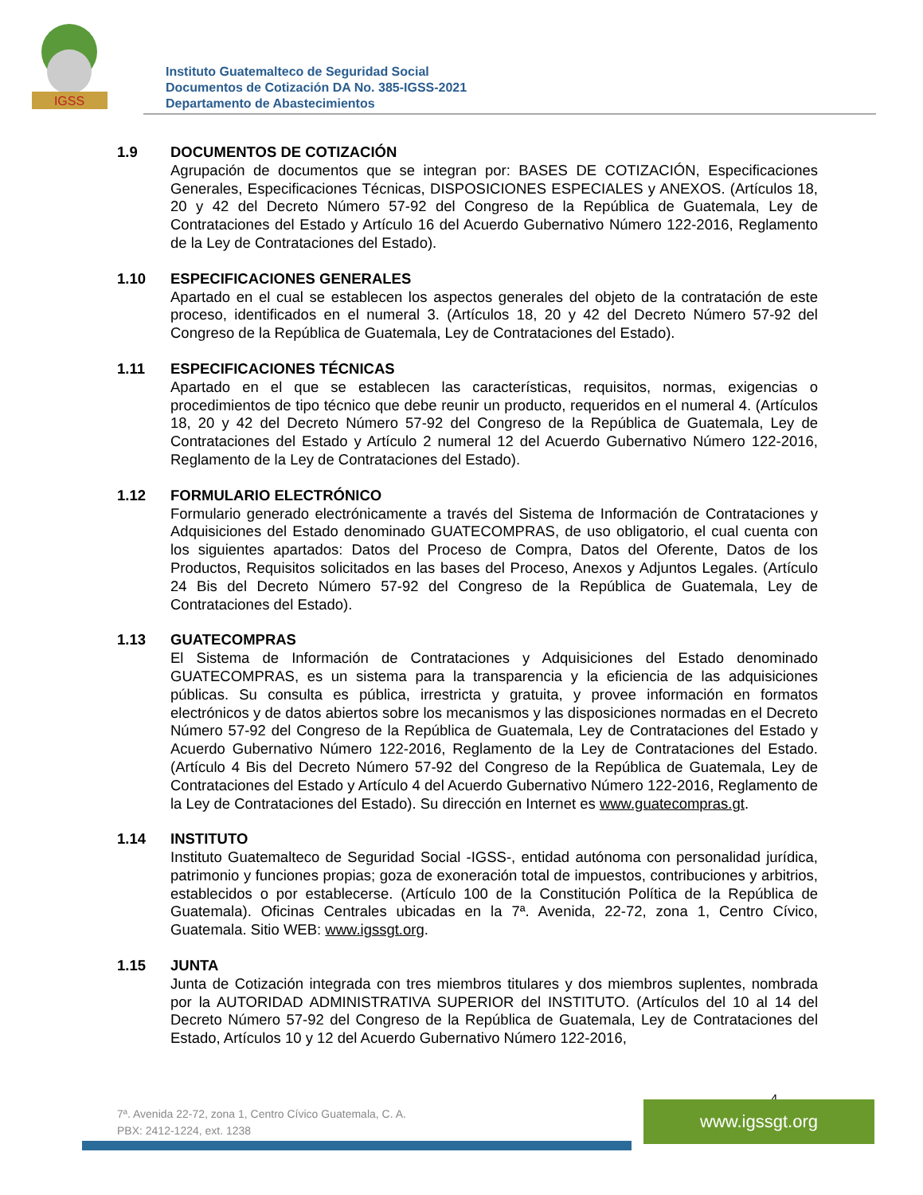IGSS
Instituto Guatemalteco de Seguridad Social
Documentos de Cotización DA No. 385-IGSS-2021
Departamento de Abastecimientos
1.9 DOCUMENTOS DE COTIZACIÓN
Agrupación de documentos que se integran por: BASES DE COTIZACIÓN, Especificaciones Generales, Especificaciones Técnicas, DISPOSICIONES ESPECIALES y ANEXOS. (Artículos 18, 20 y 42 del Decreto Número 57-92 del Congreso de la República de Guatemala, Ley de Contrataciones del Estado y Artículo 16 del Acuerdo Gubernativo Número 122-2016, Reglamento de la Ley de Contrataciones del Estado).
1.10 ESPECIFICACIONES GENERALES
Apartado en el cual se establecen los aspectos generales del objeto de la contratación de este proceso, identificados en el numeral 3. (Artículos 18, 20 y 42 del Decreto Número 57-92 del Congreso de la República de Guatemala, Ley de Contrataciones del Estado).
1.11 ESPECIFICACIONES TÉCNICAS
Apartado en el que se establecen las características, requisitos, normas, exigencias o procedimientos de tipo técnico que debe reunir un producto, requeridos en el numeral 4. (Artículos 18, 20 y 42 del Decreto Número 57-92 del Congreso de la República de Guatemala, Ley de Contrataciones del Estado y Artículo 2 numeral 12 del Acuerdo Gubernativo Número 122-2016, Reglamento de la Ley de Contrataciones del Estado).
1.12 FORMULARIO ELECTRÓNICO
Formulario generado electrónicamente a través del Sistema de Información de Contrataciones y Adquisiciones del Estado denominado GUATECOMPRAS, de uso obligatorio, el cual cuenta con los siguientes apartados: Datos del Proceso de Compra, Datos del Oferente, Datos de los Productos, Requisitos solicitados en las bases del Proceso, Anexos y Adjuntos Legales. (Artículo 24 Bis del Decreto Número 57-92 del Congreso de la República de Guatemala, Ley de Contrataciones del Estado).
1.13 GUATECOMPRAS
El Sistema de Información de Contrataciones y Adquisiciones del Estado denominado GUATECOMPRAS, es un sistema para la transparencia y la eficiencia de las adquisiciones públicas. Su consulta es pública, irrestricta y gratuita, y provee información en formatos electrónicos y de datos abiertos sobre los mecanismos y las disposiciones normadas en el Decreto Número 57-92 del Congreso de la República de Guatemala, Ley de Contrataciones del Estado y Acuerdo Gubernativo Número 122-2016, Reglamento de la Ley de Contrataciones del Estado. (Artículo 4 Bis del Decreto Número 57-92 del Congreso de la República de Guatemala, Ley de Contrataciones del Estado y Artículo 4 del Acuerdo Gubernativo Número 122-2016, Reglamento de la Ley de Contrataciones del Estado). Su dirección en Internet es www.guatecompras.gt.
1.14 INSTITUTO
Instituto Guatemalteco de Seguridad Social -IGSS-, entidad autónoma con personalidad jurídica, patrimonio y funciones propias; goza de exoneración total de impuestos, contribuciones y arbitrios, establecidos o por establecerse. (Artículo 100 de la Constitución Política de la República de Guatemala). Oficinas Centrales ubicadas en la 7ª. Avenida, 22-72, zona 1, Centro Cívico, Guatemala. Sitio WEB: www.igssgt.org.
1.15 JUNTA
Junta de Cotización integrada con tres miembros titulares y dos miembros suplentes, nombrada por la AUTORIDAD ADMINISTRATIVA SUPERIOR del INSTITUTO. (Artículos del 10 al 14 del Decreto Número 57-92 del Congreso de la República de Guatemala, Ley de Contrataciones del Estado, Artículos 10 y 12 del Acuerdo Gubernativo Número 122-2016,
4
7ª. Avenida 22-72, zona 1, Centro Cívico Guatemala, C. A.
PBX: 2412-1224, ext. 1238
www.igssgt.org